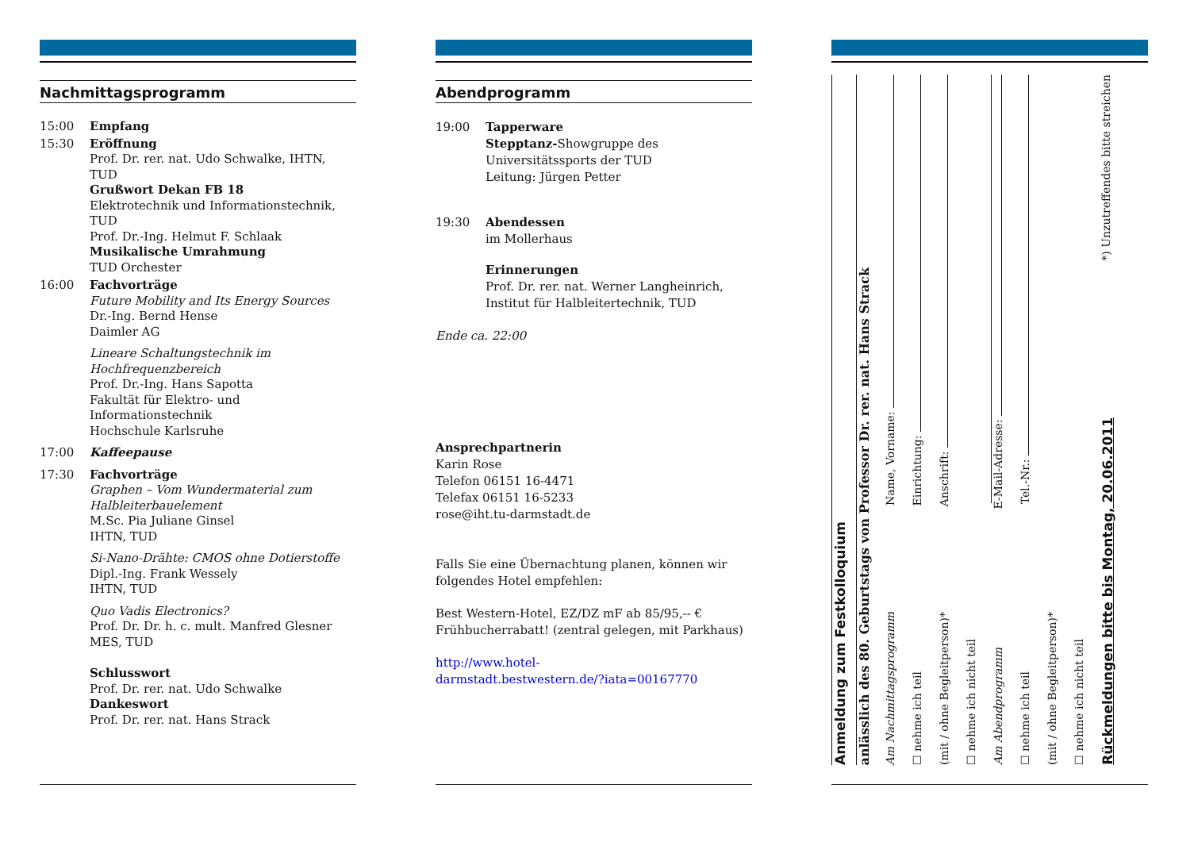Nachmittagsprogramm
15:00 Empfang
15:30 Eröffnung
Prof. Dr. rer. nat. Udo Schwalke, IHTN, TUD
Grußwort Dekan FB 18
Elektrotechnik und Informationstechnik, TUD
Prof. Dr.-Ing. Helmut F. Schlaak
Musikalische Umrahmung
TUD Orchester
16:00 Fachvorträge
Future Mobility and Its Energy Sources
Dr.-Ing. Bernd Hense
Daimler AG
Lineare Schaltungstechnik im Hochfrequenzbereich
Prof. Dr.-Ing. Hans Sapotta
Fakultät für Elektro- und Informationstechnik
Hochschule Karlsruhe
17:00 Kaffeepause
17:30 Fachvorträge
Graphen – Vom Wundermaterial zum Halbleiterbauelement
M.Sc. Pia Juliane Ginsel
IHTN, TUD
Si-Nano-Drähte: CMOS ohne Dotierstoffe
Dipl.-Ing. Frank Wessely
IHTN, TUD
Quo Vadis Electronics?
Prof. Dr. Dr. h. c. mult. Manfred Glesner
MES, TUD
Schlusswort
Prof. Dr. rer. nat. Udo Schwalke
Dankeswort
Prof. Dr. rer. nat. Hans Strack
Abendprogramm
19:00 Tapperware
Stepptanz-Showgruppe des Universitätssports der TUD
Leitung: Jürgen Petter
19:30 Abendessen
im Mollerhaus
Erinnerungen
Prof. Dr. rer. nat. Werner Langheinrich, Institut für Halbleitertechnik, TUD
Ende ca. 22:00
Ansprechpartnerin
Karin Rose
Telefon 06151 16-4471
Telefax 06151 16-5233
rose@iht.tu-darmstadt.de
Falls Sie eine Übernachtung planen, können wir folgendes Hotel empfehlen:
Best Western-Hotel, EZ/DZ mF ab 85/95,-- €
Frühbucherrabatt! (zentral gelegen, mit Parkhaus)
http://www.hotel-
darmstadt.bestwestern.de/?iata=00167770
Anmeldung zum Festkolloquium
anlässlich des 80. Geburtstags von Professor Dr. rer. nat. Hans Strack
Am Nachmittagsprogramm Name, Vorname:
☐ nehme ich teil Einrichtung:
(mit / ohne Begleitperson)* Anschrift:
☐ nehme ich nicht teil
Am Abendprogramm E-Mail-Adresse:
☐ nehme ich teil Tel.-Nr.:
(mit / ohne Begleitperson)*
☐ nehme ich nicht teil
Rückmeldungen bitte bis Montag, 20.06.2011 *) Unzutreffendes bitte streichen